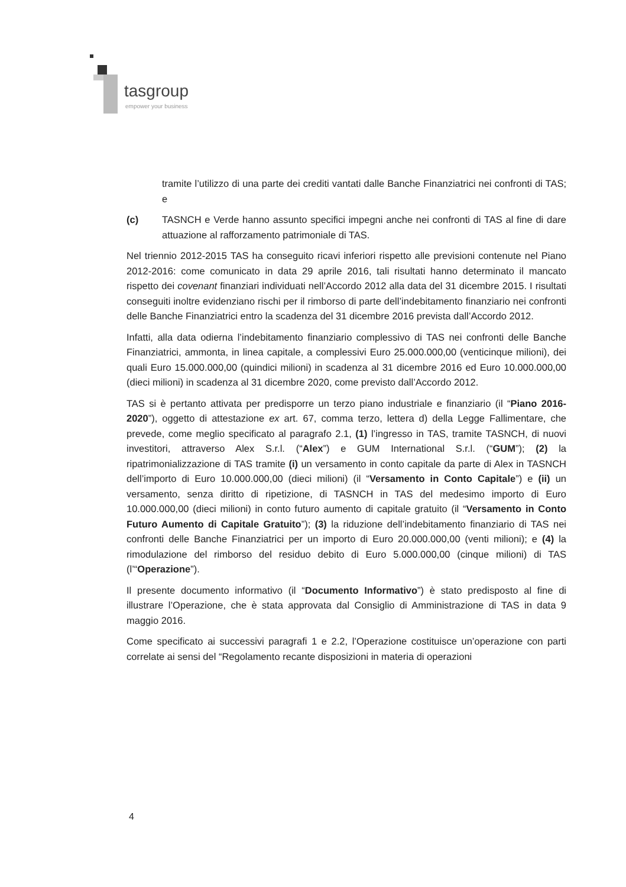tasgroup
empower your business
tramite l’utilizzo di una parte dei crediti vantati dalle Banche Finanziatrici nei confronti di TAS; e
(c) TASNCH e Verde hanno assunto specifici impegni anche nei confronti di TAS al fine di dare attuazione al rafforzamento patrimoniale di TAS.
Nel triennio 2012-2015 TAS ha conseguito ricavi inferiori rispetto alle previsioni contenute nel Piano 2012-2016: come comunicato in data 29 aprile 2016, tali risultati hanno determinato il mancato rispetto dei covenant finanziari individuati nell’Accordo 2012 alla data del 31 dicembre 2015. I risultati conseguiti inoltre evidenziano rischi per il rimborso di parte dell’indebitamento finanziario nei confronti delle Banche Finanziatrici entro la scadenza del 31 dicembre 2016 prevista dall’Accordo 2012.
Infatti, alla data odierna l’indebitamento finanziario complessivo di TAS nei confronti delle Banche Finanziatrici, ammonta, in linea capitale, a complessivi Euro 25.000.000,00 (venticinque milioni), dei quali Euro 15.000.000,00 (quindici milioni) in scadenza al 31 dicembre 2016 ed Euro 10.000.000,00 (dieci milioni) in scadenza al 31 dicembre 2020, come previsto dall’Accordo 2012.
TAS si è pertanto attivata per predisporre un terzo piano industriale e finanziario (il “Piano 2016-2020”), oggetto di attestazione ex art. 67, comma terzo, lettera d) della Legge Fallimentare, che prevede, come meglio specificato al paragrafo 2.1, (1) l’ingresso in TAS, tramite TASNCH, di nuovi investitori, attraverso Alex S.r.l. (“Alex”) e GUM International S.r.l. (“GUM”); (2) la ripatrimonializzazione di TAS tramite (i) un versamento in conto capitale da parte di Alex in TASNCH dell’importo di Euro 10.000.000,00 (dieci milioni) (il “Versamento in Conto Capitale”) e (ii) un versamento, senza diritto di ripetizione, di TASNCH in TAS del medesimo importo di Euro 10.000.000,00 (dieci milioni) in conto futuro aumento di capitale gratuito (il “Versamento in Conto Futuro Aumento di Capitale Gratuito”); (3) la riduzione dell’indebitamento finanziario di TAS nei confronti delle Banche Finanziatrici per un importo di Euro 20.000.000,00 (venti milioni); e (4) la rimodulazione del rimborso del residuo debito di Euro 5.000.000,00 (cinque milioni) di TAS (l’“Operazione”).
Il presente documento informativo (il “Documento Informativo”) è stato predisposto al fine di illustrare l’Operazione, che è stata approvata dal Consiglio di Amministrazione di TAS in data 9 maggio 2016.
Come specificato ai successivi paragrafi 1 e 2.2, l’Operazione costituisce un’operazione con parti correlate ai sensi del “Regolamento recante disposizioni in materia di operazioni
4